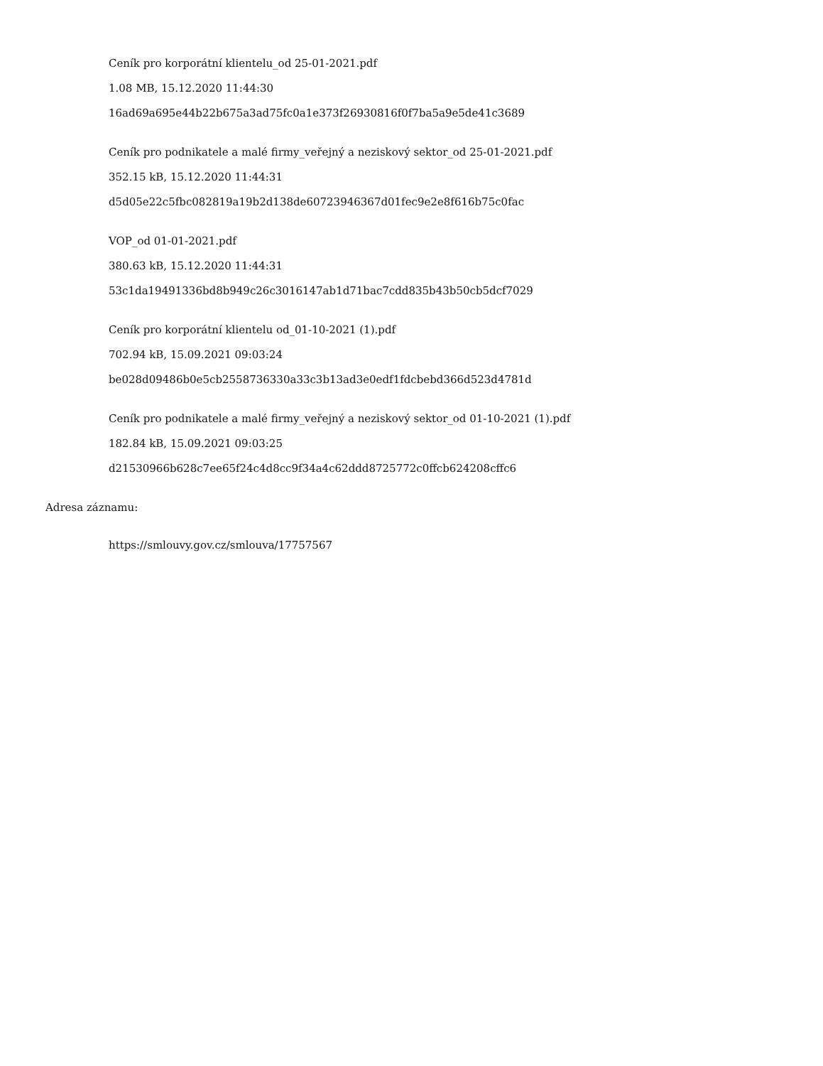Ceník pro korporátní klientelu_od 25-01-2021.pdf
1.08 MB, 15.12.2020 11:44:30
16ad69a695e44b22b675a3ad75fc0a1e373f26930816f0f7ba5a9e5de41c3689
Ceník pro podnikatele a malé firmy_veřejný a neziskový sektor_od 25-01-2021.pdf
352.15 kB, 15.12.2020 11:44:31
d5d05e22c5fbc082819a19b2d138de60723946367d01fec9e2e8f616b75c0fac
VOP_od 01-01-2021.pdf
380.63 kB, 15.12.2020 11:44:31
53c1da19491336bd8b949c26c3016147ab1d71bac7cdd835b43b50cb5dcf7029
Ceník pro korporátní klientelu od_01-10-2021 (1).pdf
702.94 kB, 15.09.2021 09:03:24
be028d09486b0e5cb2558736330a33c3b13ad3e0edf1fdcbebd366d523d4781d
Ceník pro podnikatele a malé firmy_veřejný a neziskový sektor_od 01-10-2021 (1).pdf
182.84 kB, 15.09.2021 09:03:25
d21530966b628c7ee65f24c4d8cc9f34a4c62ddd8725772c0ffcb624208cffc6
Adresa záznamu:
https://smlouvy.gov.cz/smlouva/17757567